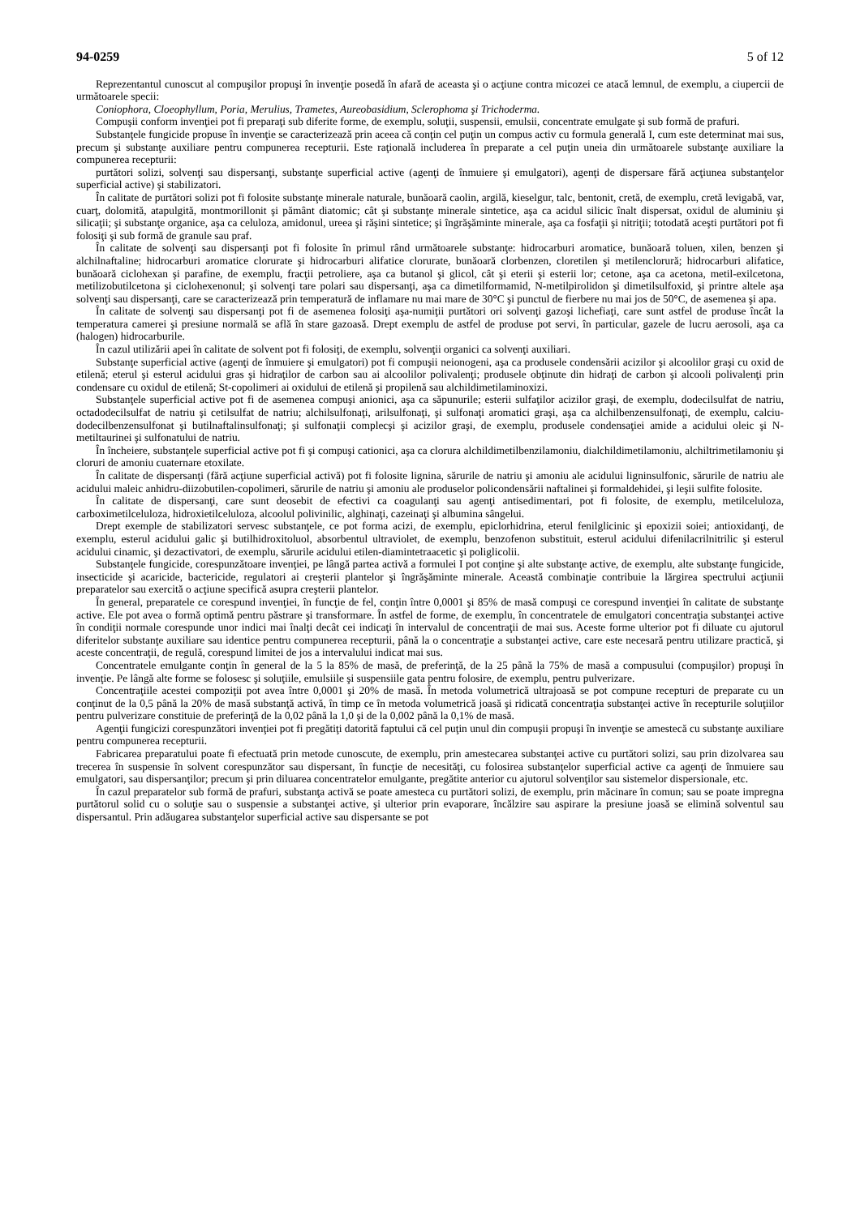94-0259 5 of 12
Reprezentantul cunoscut al compuşilor propuşi în invenţie posedă în afară de aceasta şi o acţiune contra micozei ce atacă lemnul, de exemplu, a ciupercii de următoarele specii:
Coniophora, Cloeophyllum, Poria, Merulius, Trametes, Aureobasidium, Sclerophoma şi Trichoderma.
Compuşii conform invenţiei pot fi preparaţi sub diferite forme, de exemplu, soluţii, suspensii, emulsii, concentrate emulgate şi sub formă de prafuri.
Substanţele fungicide propuse în invenţie se caracterizează prin aceea că conţin cel puţin un compus activ cu formula generală I, cum este determinat mai sus, precum şi substanţe auxiliare pentru compunerea recepturii. Este raţională includerea în preparate a cel puţin uneia din următoarele substanţe auxiliare la compunerea recepturii:
purtători solizi, solvenţi sau dispersanţi, substanţe superficial active (agenţi de înmuiere şi emulgatori), agenţi de dispersare fără acţiunea substanţelor superficial active) şi stabilizatori.
În calitate de purtători solizi pot fi folosite substanţe minerale naturale, bunăoară caolin, argilă, kieselgur, talc, bentonit, cretă, de exemplu, cretă levigabă, var, cuarţ, dolomită, atapulgită, montmorillonit şi pământ diatomic; cât şi substanţe minerale sintetice, aşa ca acidul silicic înalt dispersat, oxidul de aluminiu şi silicaţii; şi substanţe organice, aşa ca celuloza, amidonul, ureea şi răşini sintetice; şi îngrăşăminte minerale, aşa ca fosfaţii şi nitriţii; totodată aceşti purtători pot fi folosiţi şi sub formă de granule sau praf.
În calitate de solvenţi sau dispersanţi pot fi folosite în primul rând următoarele substanţe: hidrocarburi aromatice, bunăoară toluen, xilen, benzen şi alchilnaftaline; hidrocarburi aromatice clorurate şi hidrocarburi alifatice clorurate, bunăoară clorbenzen, cloretilen şi metilenclorură; hidrocarburi alifatice, bunăoară ciclohexan şi parafine, de exemplu, fracţii petroliere, aşa ca butanol şi glicol, cât şi eterii şi esterii lor; cetone, aşa ca acetona, metil-exilcetona, metilizobutilcetona şi ciclohexenonul; şi solvenţi tare polari sau dispersanţi, aşa ca dimetilformamid, N-metilpirolidon şi dimetilsulfoxid, şi printre altele aşa solvenţi sau dispersanţi, care se caracterizează prin temperatură de inflamare nu mai mare de 30°C şi punctul de fierbere nu mai jos de 50°C, de asemenea şi apa.
În calitate de solvenţi sau dispersanţi pot fi de asemenea folosiţi aşa-numiţii purtători ori solvenţi gazoşi lichefiaţi, care sunt astfel de produse încât la temperatura camerei şi presiune normală se află în stare gazoasă. Drept exemplu de astfel de produse pot servi, în particular, gazele de lucru aerosoli, aşa ca (halogen) hidrocarburile.
În cazul utilizării apei în calitate de solvent pot fi folosiţi, de exemplu, solvenţii organici ca solvenţi auxiliari.
Substanţe superficial active (agenţi de înmuiere şi emulgatori) pot fi compuşii neionogeni, aşa ca produsele condensării acizilor şi alcoolilor graşi cu oxid de etilenă; eterul şi esterul acidului gras şi hidraţilor de carbon sau ai alcoolilor polivalenţi; produsele obţinute din hidraţi de carbon şi alcooli polivalenţi prin condensare cu oxidul de etilenă; St-copolimeri ai oxidului de etilenă şi propilenă sau alchildimetilaminoxizi.
Substanţele superficial active pot fi de asemenea compuşi anionici, aşa ca săpunurile; esterii sulfaţilor acizilor graşi, de exemplu, dodecilsulfat de natriu, octadodecilsulfat de natriu şi cetilsulfat de natriu; alchilsulfonaţi, arilsulfonaţi, şi sulfonaţi aromatici graşi, aşa ca alchilbenzensulfonaţi, de exemplu, calciu-dodecilbenzensulfonat şi butilnaftalinsulfonaţi; şi sulfonaţii complecşi şi acizilor graşi, de exemplu, produsele condensaţiei amide a acidului oleic şi N-metiltaurinei şi sulfonatului de natriu.
În încheiere, substanţele superficial active pot fi şi compuşi cationici, aşa ca clorura alchildimetilbenzilamoniu, dialchildimetilamoniu, alchiltrimetilamoniu şi cloruri de amoniu cuaternare etoxilate.
În calitate de dispersanţi (fără acţiune superficial activă) pot fi folosite lignina, sărurile de natriu şi amoniu ale acidului ligninsulfonic, sărurile de natriu ale acidului maleic anhidru-diizobutilen-copolimeri, sărurile de natriu şi amoniu ale produselor policondensării naftalinei şi formaldehidei, şi leşii sulfite folosite.
În calitate de dispersanţi, care sunt deosebit de efectivi ca coagulanţi sau agenţi antisedimentari, pot fi folosite, de exemplu, metilceluloza, carboximetilceluloza, hidroxietilceluloza, alcoolul polivinilic, alghinaţi, cazeinaţi şi albumina sângelui.
Drept exemple de stabilizatori servesc substanţele, ce pot forma acizi, de exemplu, epiclorhidrina, eterul fenilglicinic şi epoxizii soiei; antioxidanţi, de exemplu, esterul acidului galic şi butilhidroxitoluol, absorbentul ultraviolet, de exemplu, benzofenon substituit, esterul acidului difenilacrilnitrilic şi esterul acidului cinamic, şi dezactivatori, de exemplu, sărurile acidului etilen-diamintetraacetic şi poliglicolii.
Substanţele fungicide, corespunzătoare invenţiei, pe lângă partea activă a formulei I pot conţine şi alte substanţe active, de exemplu, alte substanţe fungicide, insecticide şi acaricide, bactericide, regulatori ai creşterii plantelor şi îngrăşăminte minerale. Această combinaţie contribuie la lărgirea spectrului acţiunii preparatelor sau exercită o acţiune specifică asupra creşterii plantelor.
În general, preparatele ce corespund invenţiei, în funcţie de fel, conţin între 0,0001 şi 85% de masă compuşi ce corespund invenţiei în calitate de substanţe active. Ele pot avea o formă optimă pentru păstrare şi transformare. În astfel de forme, de exemplu, în concentratele de emulgatori concentraţia substanţei active în condiţii normale corespunde unor indici mai înalţi decât cei indicaţi în intervalul de concentraţii de mai sus. Aceste forme ulterior pot fi diluate cu ajutorul diferitelor substanţe auxiliare sau identice pentru compunerea recepturii, până la o concentraţie a substanţei active, care este necesară pentru utilizare practică, şi aceste concentraţii, de regulă, corespund limitei de jos a intervalului indicat mai sus.
Concentratele emulgante conţin în general de la 5 la 85% de masă, de preferinţă, de la 25 până la 75% de masă a compusului (compuşilor) propuşi în invenţie. Pe lângă alte forme se folosesc şi soluţiile, emulsiile şi suspensiile gata pentru folosire, de exemplu, pentru pulverizare.
Concentraţiile acestei compoziţii pot avea între 0,0001 şi 20% de masă. În metoda volumetrică ultrajoasă se pot compune recepturi de preparate cu un conţinut de la 0,5 până la 20% de masă substanţă activă, în timp ce în metoda volumetrică joasă şi ridicată concentraţia substanţei active în recepturile soluţiilor pentru pulverizare constituie de preferinţă de la 0,02 până la 1,0 şi de la 0,002 până la 0,1% de masă.
Agenţii fungicizi corespunzători invenţiei pot fi pregătiţi datorită faptului că cel puţin unul din compuşii propuşi în invenţie se amestecă cu substanţe auxiliare pentru compunerea recepturii.
Fabricarea preparatului poate fi efectuată prin metode cunoscute, de exemplu, prin amestecarea substanţei active cu purtători solizi, sau prin dizolvarea sau trecerea în suspensie în solvent corespunzător sau dispersant, în funcţie de necesităţi, cu folosirea substanţelor superficial active ca agenţi de înmuiere sau emulgatori, sau dispersanţilor; precum şi prin diluarea concentratelor emulgante, pregătite anterior cu ajutorul solvenţilor sau sistemelor dispersionale, etc.
În cazul preparatelor sub formă de prafuri, substanţa activă se poate amesteca cu purtători solizi, de exemplu, prin măcinare în comun; sau se poate impregna purtătorul solid cu o soluţie sau o suspensie a substanţei active, şi ulterior prin evaporare, încălzire sau aspirare la presiune joasă se elimină solventul sau dispersantul. Prin adăugarea substanţelor superficial active sau dispersante se pot